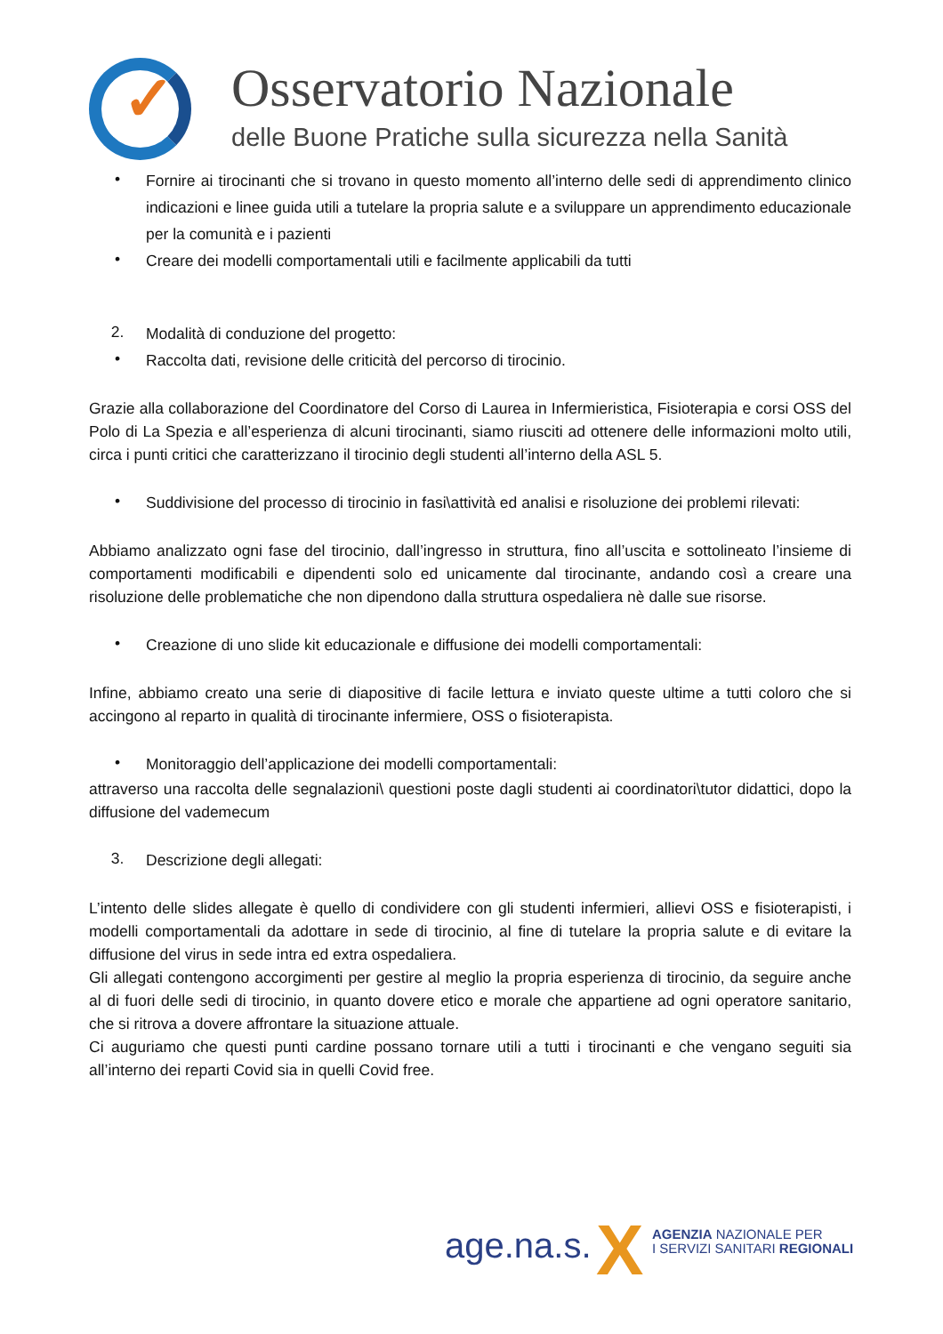✓ Osservatorio Nazionale
delle Buone Pratiche sulla sicurezza nella Sanità
• Fornire ai tirocinanti che si trovano in questo momento all’interno delle sedi di apprendimento clinico indicazioni e linee guida utili a tutelare la propria salute e a sviluppare un apprendimento educazionale per la comunità e i pazienti
• Creare dei modelli comportamentali utili e facilmente applicabili da tutti
2. Modalità di conduzione del progetto:
• Raccolta dati, revisione delle criticità del percorso di tirocinio.
Grazie alla collaborazione del Coordinatore del Corso di Laurea in Infermieristica, Fisioterapia e corsi OSS del Polo di La Spezia e all’esperienza di alcuni tirocinanti, siamo riusciti ad ottenere delle informazioni molto utili, circa i punti critici che caratterizzano il tirocinio degli studenti all’interno della ASL 5.
• Suddivisione del processo di tirocinio in fasi\attività ed analisi e risoluzione dei problemi rilevati:
Abbiamo analizzato ogni fase del tirocinio, dall’ingresso in struttura, fino all’uscita e sottolineato l’insieme di comportamenti modificabili e dipendenti solo ed unicamente dal tirocinante, andando così a creare una risoluzione delle problematiche che non dipendono dalla struttura ospedaliera nè dalle sue risorse.
• Creazione di uno slide kit educazionale e diffusione dei modelli comportamentali:
Infine, abbiamo creato una serie di diapositive di facile lettura e inviato queste ultime a tutti coloro che si accingono al reparto in qualità di tirocinante infermiere, OSS o fisioterapista.
• Monitoraggio dell’applicazione dei modelli comportamentali:
attraverso una raccolta delle segnalazioni\ questioni poste dagli studenti ai coordinatori\tutor didattici, dopo la diffusione del vademecum
3. Descrizione degli allegati:
L’intento delle slides allegate è quello di condividere con gli studenti infermieri, allievi OSS e fisioterapisti, i modelli comportamentali da adottare in sede di tirocinio, al fine di tutelare la propria salute e di evitare la diffusione del virus in sede intra ed extra ospedaliera.
Gli allegati contengono accorgimenti per gestire al meglio la propria esperienza di tirocinio, da seguire anche al di fuori delle sedi di tirocinio, in quanto dovere etico e morale che appartiene ad ogni operatore sanitario, che si ritrova a dovere affrontare la situazione attuale.
Ci auguriamo che questi punti cardine possano tornare utili a tutti i tirocinanti e che vengano seguiti sia all’interno dei reparti Covid sia in quelli Covid free.
age.na.s. X
AGENZIA NAZIONALE PER
I SERVIZI SANITARI REGIONALI